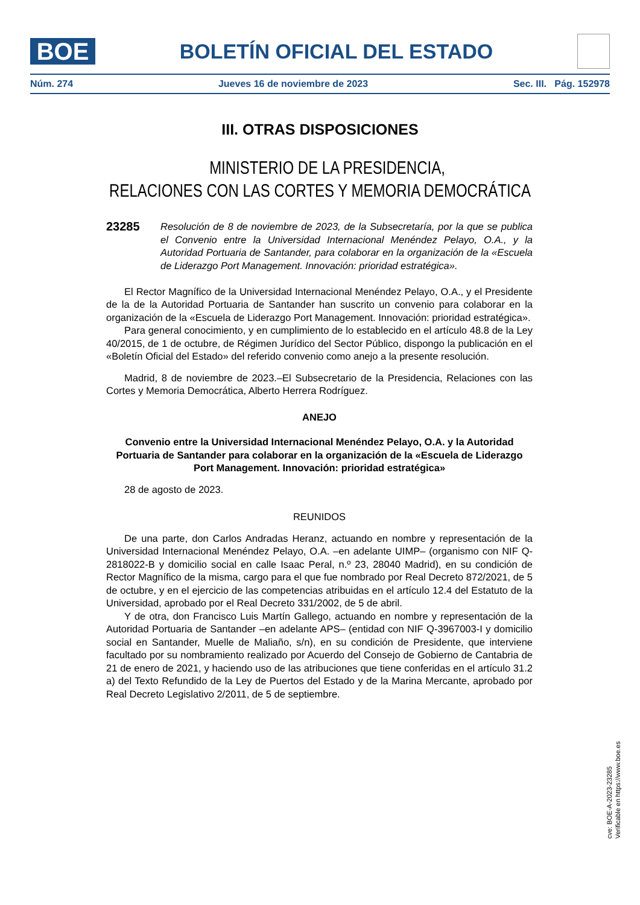BOE
BOLETÍN OFICIAL DEL ESTADO
Núm. 274 Jueves 16 de noviembre de 2023 Sec. III. Pág. 152978
III. OTRAS DISPOSICIONES
MINISTERIO DE LA PRESIDENCIA,
RELACIONES CON LAS CORTES Y MEMORIA DEMOCRÁTICA
23285
Resolución de 8 de noviembre de 2023, de la Subsecretaría, por la que se publica el Convenio entre la Universidad Internacional Menéndez Pelayo, O.A., y la Autoridad Portuaria de Santander, para colaborar en la organización de la «Escuela de Liderazgo Port Management. Innovación: prioridad estratégica».
El Rector Magnífico de la Universidad Internacional Menéndez Pelayo, O.A., y el Presidente de la de la Autoridad Portuaria de Santander han suscrito un convenio para colaborar en la organización de la «Escuela de Liderazgo Port Management. Innovación: prioridad estratégica».
Para general conocimiento, y en cumplimiento de lo establecido en el artículo 48.8 de la Ley 40/2015, de 1 de octubre, de Régimen Jurídico del Sector Público, dispongo la publicación en el «Boletín Oficial del Estado» del referido convenio como anejo a la presente resolución.
Madrid, 8 de noviembre de 2023.–El Subsecretario de la Presidencia, Relaciones con las Cortes y Memoria Democrática, Alberto Herrera Rodríguez.
ANEJO
Convenio entre la Universidad Internacional Menéndez Pelayo, O.A. y la Autoridad Portuaria de Santander para colaborar en la organización de la «Escuela de Liderazgo Port Management. Innovación: prioridad estratégica»
28 de agosto de 2023.
REUNIDOS
De una parte, don Carlos Andradas Heranz, actuando en nombre y representación de la Universidad Internacional Menéndez Pelayo, O.A. –en adelante UIMP– (organismo con NIF Q-2818022-B y domicilio social en calle Isaac Peral, n.º 23, 28040 Madrid), en su condición de Rector Magnífico de la misma, cargo para el que fue nombrado por Real Decreto 872/2021, de 5 de octubre, y en el ejercicio de las competencias atribuidas en el artículo 12.4 del Estatuto de la Universidad, aprobado por el Real Decreto 331/2002, de 5 de abril.
Y de otra, don Francisco Luis Martín Gallego, actuando en nombre y representación de la Autoridad Portuaria de Santander –en adelante APS– (entidad con NIF Q-3967003-I y domicilio social en Santander, Muelle de Maliaño, s/n), en su condición de Presidente, que interviene facultado por su nombramiento realizado por Acuerdo del Consejo de Gobierno de Cantabria de 21 de enero de 2021, y haciendo uso de las atribuciones que tiene conferidas en el artículo 31.2 a) del Texto Refundido de la Ley de Puertos del Estado y de la Marina Mercante, aprobado por Real Decreto Legislativo 2/2011, de 5 de septiembre.
cve: BOE-A-2023-23285
Verificable en https://www.boe.es